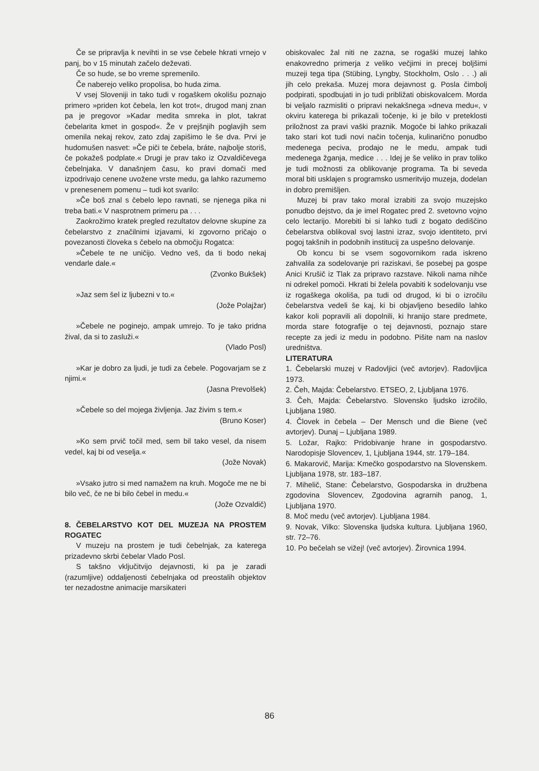Če se pripravlja k nevihti in se vse čebele hkrati vrnejo v panj, bo v 15 minutah začelo deževati.
Če so hude, se bo vreme spremenilo.
Če naberejo veliko propolisa, bo huda zima.
V vsej Sloveniji in tako tudi v rogaškem okolišu poznajo primero »priden kot čebela, len kot trot«, drugod manj znan pa je pregovor »Kadar medita smreka in plot, takrat čebelarita kmet in gospod«. Že v prejšnjih poglavjih sem omenila nekaj rekov, zato zdaj zapišimo le še dva. Prvi je hudomušen nasvet: »Če piči te čebela, bráte, najbolje storiš, če pokažeš podplate.« Drugi je prav tako iz Ozvaldičevega čebelnjaka. V današnjem času, ko pravi domači med izpodrivajo cenene uvožene vrste medu, ga lahko razumemo v prenesenem pomenu – tudi kot svarilo:
»Če boš znal s čebelo lepo ravnati, se njenega pika ni treba bati.« V nasprotnem primeru pa . . .
Zaokrožimo kratek pregled rezultatov delovne skupine za čebelarstvo z značilnimi izjavami, ki zgovorno pričajo o povezanosti človeka s čebelo na območju Rogatca:
»Čebele te ne uničijo. Vedno veš, da ti bodo nekaj vendarle dale.«
(Zvonko Bukšek)
»Jaz sem šel iz ljubezni v to.«
(Jože Polajžar)
»Čebele ne poginejo, ampak umrejo. To je tako pridna žival, da si to zasluži.«
(Vlado Posl)
»Kar je dobro za ljudi, je tudi za čebele. Pogovarjam se z njimi.«
(Jasna Prevolšek)
»Čebele so del mojega življenja. Jaz živim s tem.«
(Bruno Koser)
»Ko sem prvič točil med, sem bil tako vesel, da nisem vedel, kaj bi od veselja.«
(Jože Novak)
»Vsako jutro si med namažem na kruh. Mogoče me ne bi bilo več, če ne bi bilo čebel in medu.«
(Jože Ozvaldič)
8. ČEBELARSTVO KOT DEL MUZEJA NA PROSTEM ROGATEC
V muzeju na prostem je tudi čebelnjak, za katerega prizadevno skrbi čebelar Vlado Posl.
S takšno vključitvijo dejavnosti, ki pa je zaradi (razumljive) oddaljenosti čebelnjaka od preostalih objektov ter nezadostne animacije marsikateri
obiskovalec žal niti ne zazna, se rogaški muzej lahko enakovredno primerja z veliko večjimi in precej boljšimi muzeji tega tipa (Stübing, Lyngby, Stockholm, Oslo . . .) ali jih celo prekaša. Muzej mora dejavnost g. Posla čimbolj podpirati, spodbujati in jo tudi približati obiskovalcem. Morda bi veljalo razmisliti o pripravi nekakšnega »dneva medu«, v okviru katerega bi prikazali točenje, ki je bilo v preteklosti priložnost za pravi vaški praznik. Mogoče bi lahko prikazali tako stari kot tudi novi način točenja, kulinarično ponudbo medenega peciva, prodajo ne le medu, ampak tudi medenega žganja, medice . . . Idej je še veliko in prav toliko je tudi možnosti za oblikovanje programa. Ta bi seveda moral biti usklajen s programsko usmeritvijo muzeja, dodelan in dobro premišljen.
Muzej bi prav tako moral izrabiti za svojo muzejsko ponudbo dejstvo, da je imel Rogatec pred 2. svetovno vojno celo lectarijo. Morebiti bi si lahko tudi z bogato dediščino čebelarstva oblikoval svoj lastni izraz, svojo identiteto, prvi pogoj takšnih in podobnih institucij za uspešno delovanje.
Ob koncu bi se vsem sogovornikom rada iskreno zahvalila za sodelovanje pri raziskavi, še posebej pa gospe Anici Krušič iz Tlak za pripravo razstave. Nikoli nama nihče ni odrekel pomoči. Hkrati bi želela povabiti k sodelovanju vse iz rogaškega okoliša, pa tudi od drugod, ki bi o izročilu čebelarstva vedeli še kaj, ki bi objavljeno besedilo lahko kakor koli popravili ali dopolnili, ki hranijo stare predmete, morda stare fotografije o tej dejavnosti, poznajo stare recepte za jedi iz medu in podobno. Pišite nam na naslov uredništva.
LITERATURA
1. Čebelarski muzej v Radovljici (več avtorjev). Radovljica 1973.
2. Čeh, Majda: Čebelarstvo. ETSEO, 2, Ljubljana 1976.
3. Čeh, Majda: Čebelarstvo. Slovensko ljudsko izročilo, Ljubljana 1980.
4. Človek in čebela – Der Mensch und die Biene (več avtorjev). Dunaj – Ljubljana 1989.
5. Ložar, Rajko: Pridobivanje hrane in gospodarstvo. Narodopisje Slovencev, 1, Ljubljana 1944, str. 179–184.
6. Makarovič, Marija: Kmečko gospodarstvo na Slovenskem. Ljubljana 1978, str. 183–187.
7. Mihelič, Stane: Čebelarstvo, Gospodarska in družbena zgodovina Slovencev, Zgodovina agrarnih panog, 1, Ljubljana 1970.
8. Moč medu (več avtorjev). Ljubljana 1984.
9. Novak, Vilko: Slovenska ljudska kultura. Ljubljana 1960, str. 72–76.
10. Po bečelah se vižej! (več avtorjev). Žirovnica 1994.
86